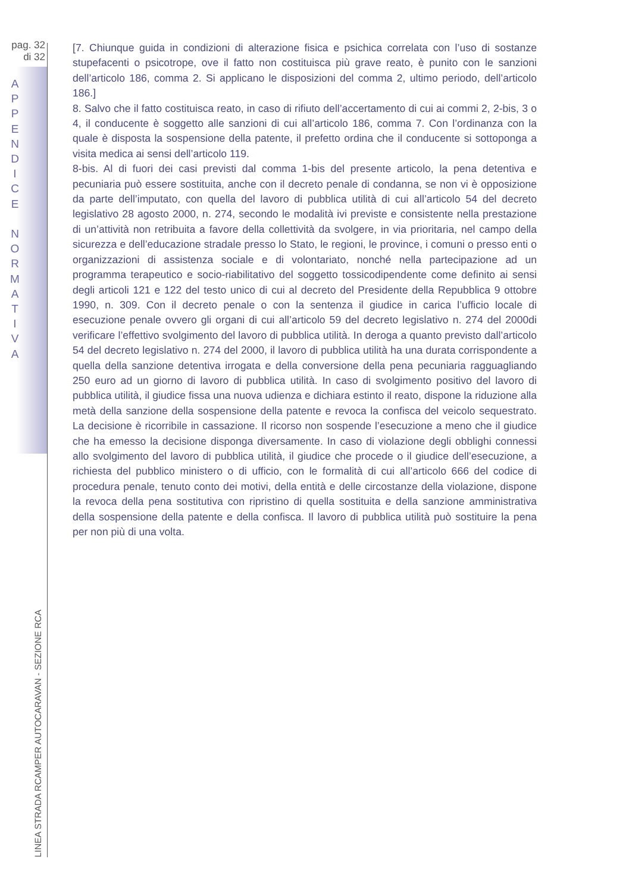pag. 32
di 32
A
P
P
E
N
D
I
C
E
N
O
R
M
A
T
I
V
A
[7. Chiunque guida in condizioni di alterazione fisica e psichica correlata con l’uso di sostanze stupefacenti o psicotrope, ove il fatto non costituisca più grave reato, è punito con le sanzioni dell’articolo 186, comma 2. Si applicano le disposizioni del comma 2, ultimo periodo, dell’articolo 186.]
8. Salvo che il fatto costituisca reato, in caso di rifiuto dell’accertamento di cui ai commi 2, 2-bis, 3 o 4, il conducente è soggetto alle sanzioni di cui all’articolo 186, comma 7. Con l’ordinanza con la quale è disposta la sospensione della patente, il prefetto ordina che il conducente si sottoponga a visita medica ai sensi dell’articolo 119.
8-bis. Al di fuori dei casi previsti dal comma 1-bis del presente articolo, la pena detentiva e pecuniaria può essere sostituita, anche con il decreto penale di condanna, se non vi è opposizione da parte dell’imputato, con quella del lavoro di pubblica utilità di cui all’articolo 54 del decreto legislativo 28 agosto 2000, n. 274, secondo le modalità ivi previste e consistente nella prestazione di un’attività non retribuita a favore della collettività da svolgere, in via prioritaria, nel campo della sicurezza e dell’educazione stradale presso lo Stato, le regioni, le province, i comuni o presso enti o organizzazioni di assistenza sociale e di volontariato, nonché nella partecipazione ad un programma terapeutico e socio-riabilitativo del soggetto tossicodipendente come definito ai sensi degli articoli 121 e 122 del testo unico di cui al decreto del Presidente della Repubblica 9 ottobre 1990, n. 309. Con il decreto penale o con la sentenza il giudice in carica l’ufficio locale di esecuzione penale ovvero gli organi di cui all’articolo 59 del decreto legislativo n. 274 del 2000di verificare l’effettivo svolgimento del lavoro di pubblica utilità. In deroga a quanto previsto dall’articolo 54 del decreto legislativo n. 274 del 2000, il lavoro di pubblica utilità ha una durata corrispondente a quella della sanzione detentiva irrogata e della conversione della pena pecuniaria ragguagliando 250 euro ad un giorno di lavoro di pubblica utilità. In caso di svolgimento positivo del lavoro di pubblica utilità, il giudice fissa una nuova udienza e dichiara estinto il reato, dispone la riduzione alla metà della sanzione della sospensione della patente e revoca la confisca del veicolo sequestrato. La decisione è ricorribile in cassazione. Il ricorso non sospende l’esecuzione a meno che il giudice che ha emesso la decisione disponga diversamente. In caso di violazione degli obblighi connessi allo svolgimento del lavoro di pubblica utilità, il giudice che procede o il giudice dell’esecuzione, a richiesta del pubblico ministero o di ufficio, con le formalità di cui all’articolo 666 del codice di procedura penale, tenuto conto dei motivi, della entità e delle circostanze della violazione, dispone la revoca della pena sostitutiva con ripristino di quella sostituita e della sanzione amministrativa della sospensione della patente e della confisca. Il lavoro di pubblica utilità può sostituire la pena per non più di una volta.
LINEA STRADA RCAMPER AUTOCARAVAN - SEZIONE RCA